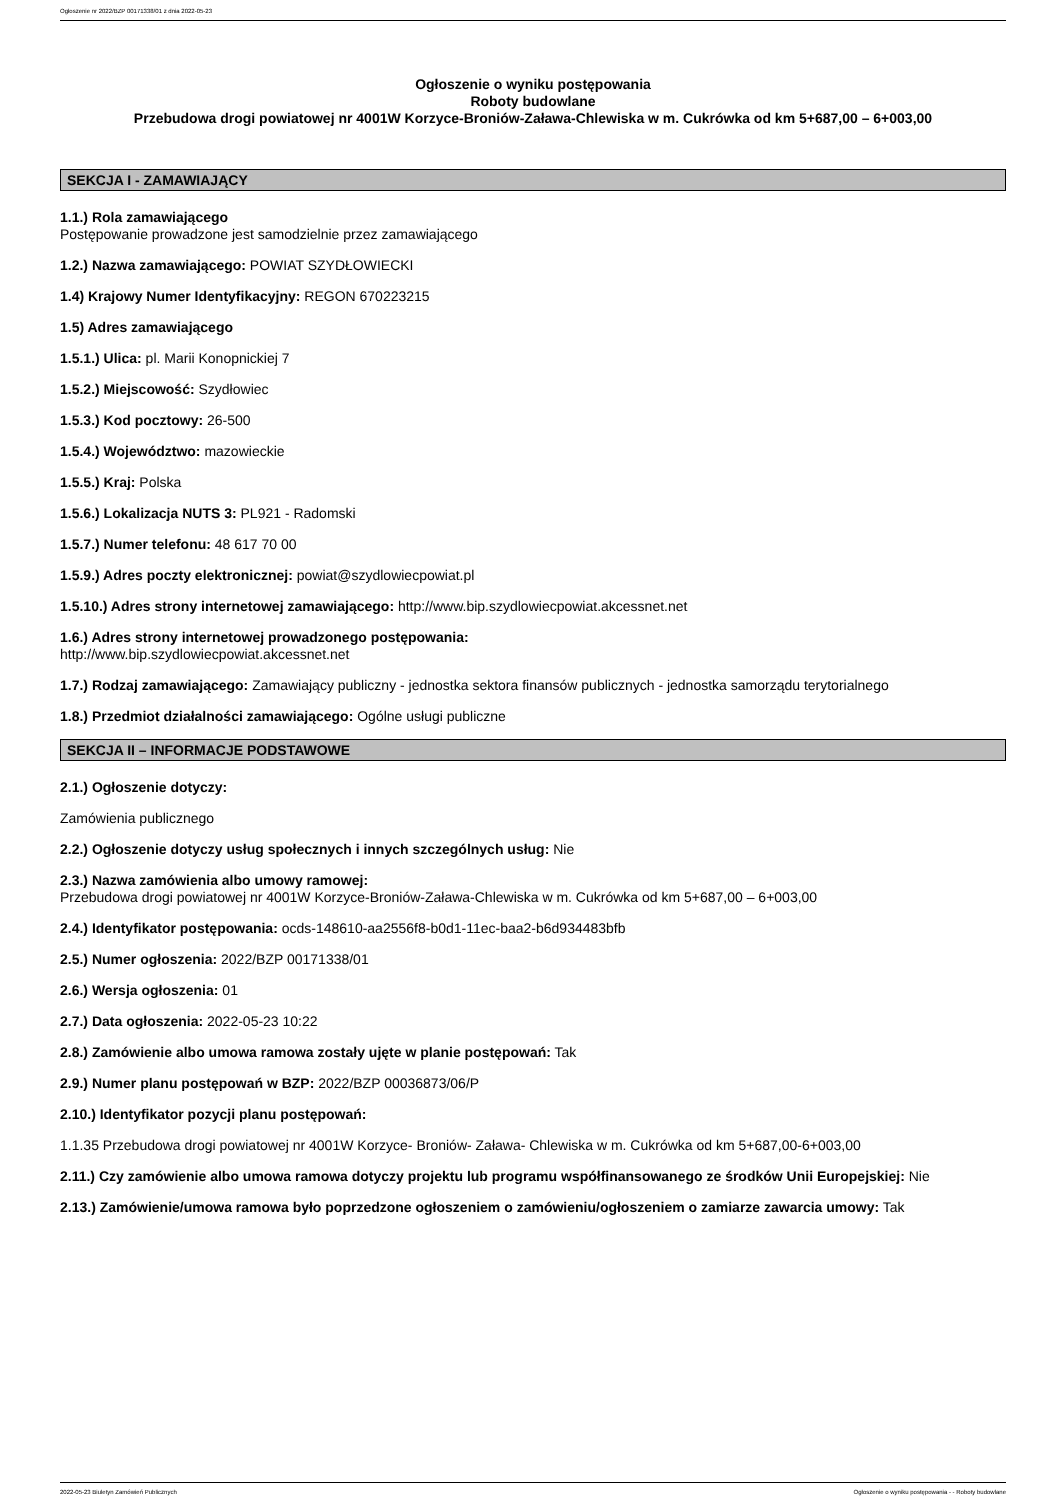Ogłoszenie nr 2022/BZP 00171338/01 z dnia 2022-05-23
Ogłoszenie o wyniku postępowania
Roboty budowlane
Przebudowa drogi powiatowej nr 4001W Korzyce-Broniów-Zaława-Chlewiska w m. Cukrówka od km 5+687,00 – 6+003,00
SEKCJA I - ZAMAWIAJĄCY
1.1.) Rola zamawiającego
Postępowanie prowadzone jest samodzielnie przez zamawiającego
1.2.) Nazwa zamawiającego: POWIAT SZYDŁOWIECKI
1.4) Krajowy Numer Identyfikacyjny: REGON 670223215
1.5) Adres zamawiającego
1.5.1.) Ulica: pl. Marii Konopnickiej 7
1.5.2.) Miejscowość: Szydłowiec
1.5.3.) Kod pocztowy: 26-500
1.5.4.) Województwo: mazowieckie
1.5.5.) Kraj: Polska
1.5.6.) Lokalizacja NUTS 3: PL921 - Radomski
1.5.7.) Numer telefonu: 48 617 70 00
1.5.9.) Adres poczty elektronicznej: powiat@szydlowiecpowiat.pl
1.5.10.) Adres strony internetowej zamawiającego: http://www.bip.szydlowiecpowiat.akcessnet.net
1.6.) Adres strony internetowej prowadzonego postępowania:
http://www.bip.szydlowiecpowiat.akcessnet.net
1.7.) Rodzaj zamawiającego: Zamawiający publiczny - jednostka sektora finansów publicznych - jednostka samorządu terytorialnego
1.8.) Przedmiot działalności zamawiającego: Ogólne usługi publiczne
SEKCJA II – INFORMACJE PODSTAWOWE
2.1.) Ogłoszenie dotyczy:
Zamówienia publicznego
2.2.) Ogłoszenie dotyczy usług społecznych i innych szczególnych usług: Nie
2.3.) Nazwa zamówienia albo umowy ramowej:
Przebudowa drogi powiatowej nr 4001W Korzyce-Broniów-Zaława-Chlewiska w m. Cukrówka od km 5+687,00 – 6+003,00
2.4.) Identyfikator postępowania: ocds-148610-aa2556f8-b0d1-11ec-baa2-b6d934483bfb
2.5.) Numer ogłoszenia: 2022/BZP 00171338/01
2.6.) Wersja ogłoszenia: 01
2.7.) Data ogłoszenia: 2022-05-23 10:22
2.8.) Zamówienie albo umowa ramowa zostały ujęte w planie postępowań: Tak
2.9.) Numer planu postępowań w BZP: 2022/BZP 00036873/06/P
2.10.) Identyfikator pozycji planu postępowań:
1.1.35 Przebudowa drogi powiatowej nr 4001W Korzyce- Broniów- Zaława- Chlewiska w m. Cukrówka od km 5+687,00-6+003,00
2.11.) Czy zamówienie albo umowa ramowa dotyczy projektu lub programu współfinansowanego ze środków Unii Europejskiej: Nie
2.13.) Zamówienie/umowa ramowa było poprzedzone ogłoszeniem o zamówieniu/ogłoszeniem o zamiarze zawarcia umowy: Tak
2022-05-23 Biuletyn Zamówień Publicznych Ogłoszenie o wyniku postępowania - - Roboty budowlane